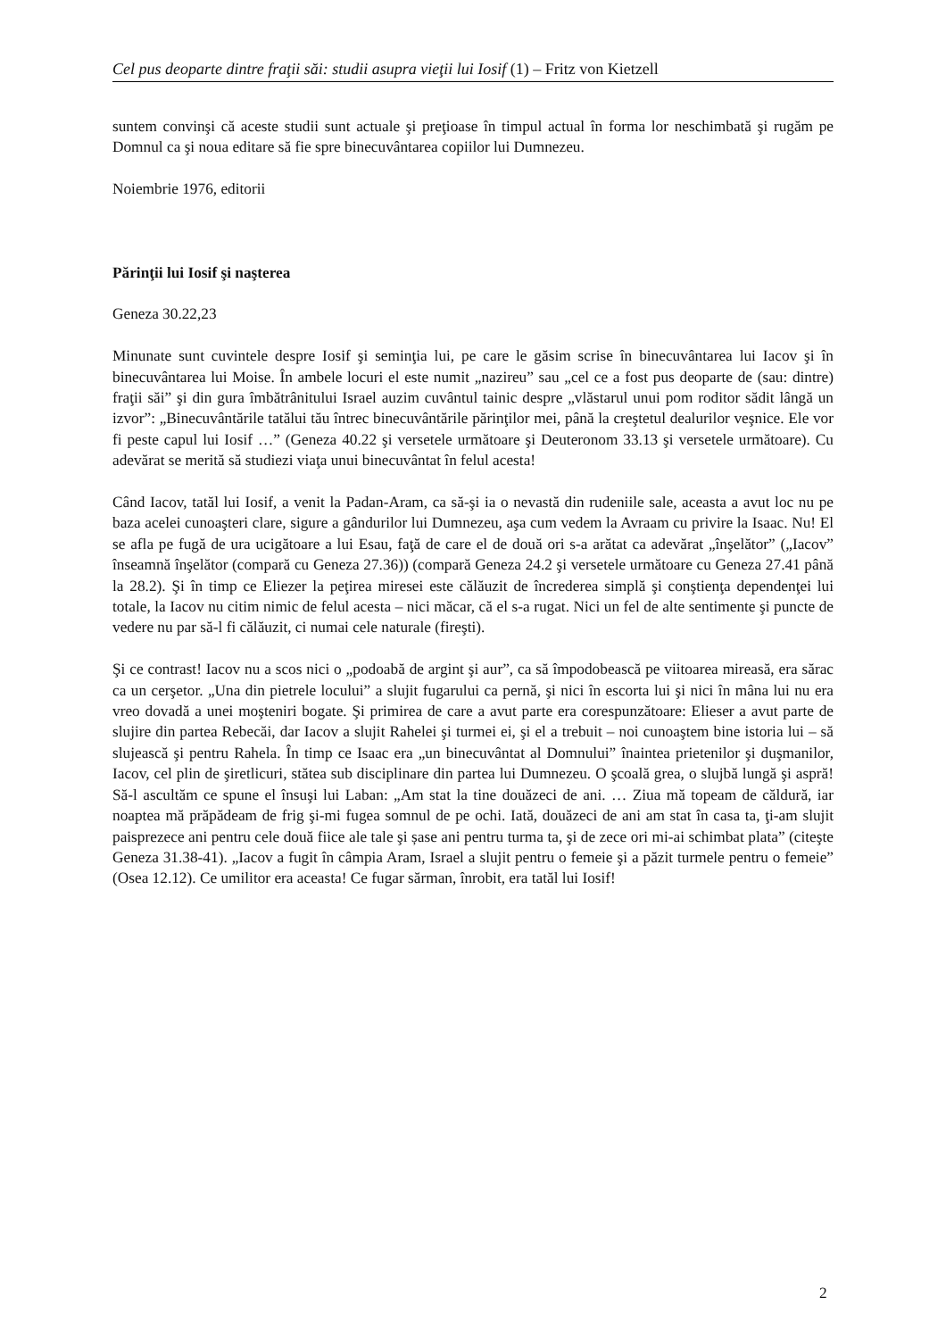Cel pus deoparte dintre fraţii săi: studii asupra vieţii lui Iosif (1) – Fritz von Kietzell
suntem convinşi că aceste studii sunt actuale şi preţioase în timpul actual în forma lor neschimbată şi rugăm pe Domnul ca şi noua editare să fie spre binecuvântarea copiilor lui Dumnezeu.
Noiembrie 1976, editorii
Părinţii lui Iosif şi naşterea
Geneza 30.22,23
Minunate sunt cuvintele despre Iosif şi seminţia lui, pe care le găsim scrise în binecuvântarea lui Iacov şi în binecuvântarea lui Moise. În ambele locuri el este numit „nazireu” sau „cel ce a fost pus deoparte de (sau: dintre) fraţii săi” şi din gura îmbătrânitului Israel auzim cuvântul tainic despre „vlăstarul unui pom roditor sădit lângă un izvor”: „Binecuvântările tatălui tău întrec binecuvântările părinţilor mei, până la creştetul dealurilor veşnice. Ele vor fi peste capul lui Iosif …” (Geneza 40.22 şi versetele următoare şi Deuteronom 33.13 şi versetele următoare). Cu adevărat se merită să studiezi viaţa unui binecuvântat în felul acesta!
Când Iacov, tatăl lui Iosif, a venit la Padan-Aram, ca să-şi ia o nevastă din rudeniile sale, aceasta a avut loc nu pe baza acelei cunoaşteri clare, sigure a gândurilor lui Dumnezeu, aşa cum vedem la Avraam cu privire la Isaac. Nu! El se afla pe fugă de ura ucigătoare a lui Esau, faţă de care el de două ori s-a arătat ca adevărat „înşelător” („Iacov” înseamnă înşelător (compară cu Geneza 27.36)) (compară Geneza 24.2 şi versetele următoare cu Geneza 27.41 până la 28.2). Şi în timp ce Eliezer la peţirea miresei este călăuzit de încrederea simplă şi conştienţa dependenţei lui totale, la Iacov nu citim nimic de felul acesta – nici măcar, că el s-a rugat. Nici un fel de alte sentimente şi puncte de vedere nu par să-l fi călăuzit, ci numai cele naturale (fireşti).
Şi ce contrast! Iacov nu a scos nici o „podoabă de argint şi aur”, ca să împodobească pe viitoarea mireasă, era sărac ca un cerşetor. „Una din pietrele locului” a slujit fugarului ca pernă, şi nici în escorta lui şi nici în mâna lui nu era vreo dovadă a unei moşteniri bogate. Şi primirea de care a avut parte era corespunzătoare: Elieser a avut parte de slujire din partea Rebecăi, dar Iacov a slujit Rahelei şi turmei ei, şi el a trebuit – noi cunoaştem bine istoria lui – să slujească şi pentru Rahela. În timp ce Isaac era „un binecuvântat al Domnului” înaintea prietenilor şi duşmanilor, Iacov, cel plin de şiretlicuri, stătea sub disciplinare din partea lui Dumnezeu. O şcoală grea, o slujbă lungă şi aspră! Să-l ascultăm ce spune el însuşi lui Laban: „Am stat la tine douăzeci de ani. … Ziua mă topeam de căldură, iar noaptea mă prăpădeam de frig şi-mi fugea somnul de pe ochi. Iată, douăzeci de ani am stat în casa ta, ţi-am slujit paisprezece ani pentru cele două fiice ale tale şi șase ani pentru turma ta, şi de zece ori mi-ai schimbat plata” (citeşte Geneza 31.38-41). „Iacov a fugit în câmpia Aram, Israel a slujit pentru o femeie şi a păzit turmele pentru o femeie” (Osea 12.12). Ce umilitor era aceasta! Ce fugar sărman, înrobit, era tatăl lui Iosif!
2